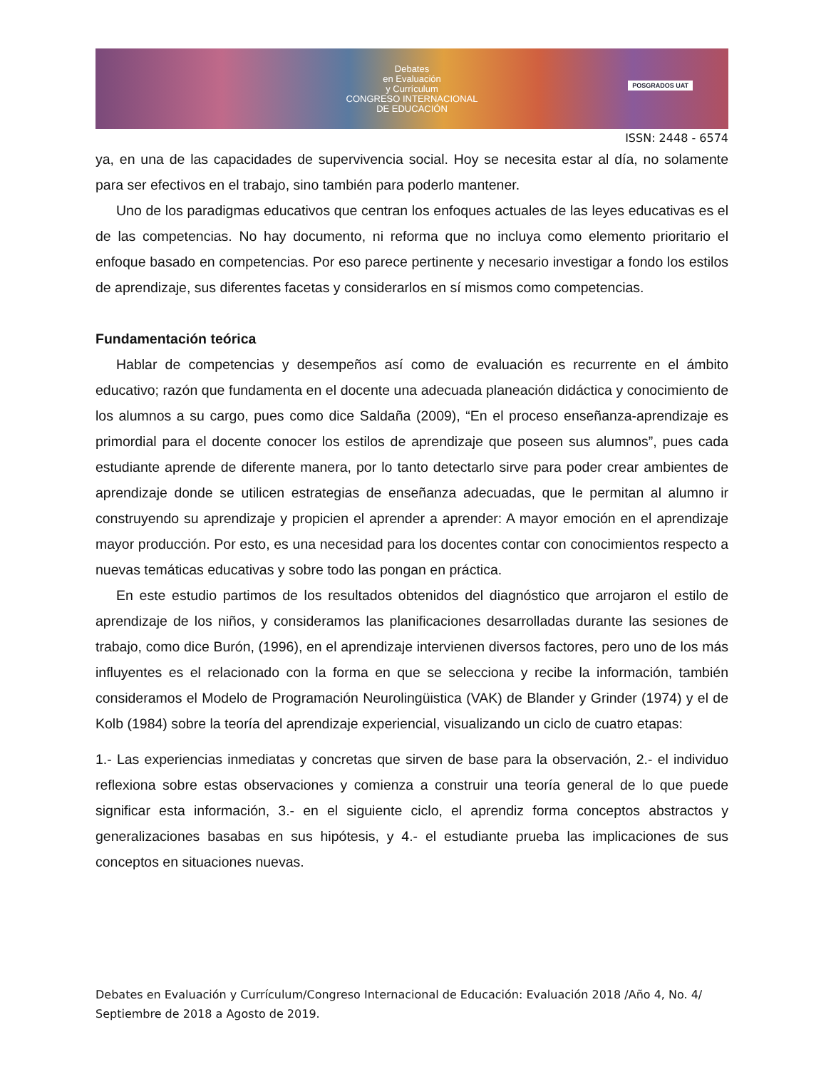Debates
en Evaluación
y Currículum
CONGRESO INTERNACIONAL
DE EDUCACIÓN
POSGRADOS UAT
ISSN: 2448 - 6574
ya, en una de las capacidades de supervivencia social. Hoy se necesita estar al día, no solamente para ser efectivos en el trabajo, sino también para poderlo mantener.
Uno de los paradigmas educativos que centran los enfoques actuales de las leyes educativas es el de las competencias. No hay documento, ni reforma que no incluya como elemento prioritario el enfoque basado en competencias. Por eso parece pertinente y necesario investigar a fondo los estilos de aprendizaje, sus diferentes facetas y considerarlos en sí mismos como competencias.
Fundamentación teórica
Hablar de competencias y desempeños así como de evaluación es recurrente en el ámbito educativo; razón que fundamenta en el docente una adecuada planeación didáctica y conocimiento de los alumnos a su cargo, pues como dice Saldaña (2009), “En el proceso enseñanza-aprendizaje es primordial para el docente conocer los estilos de aprendizaje que poseen sus alumnos”, pues cada estudiante aprende de diferente manera, por lo tanto detectarlo sirve para poder crear ambientes de aprendizaje donde se utilicen estrategias de enseñanza adecuadas, que le permitan al alumno ir construyendo su aprendizaje y propicien el aprender a aprender: A mayor emoción en el aprendizaje mayor producción. Por esto, es una necesidad para los docentes contar con conocimientos respecto a nuevas temáticas educativas y sobre todo las pongan en práctica.
En este estudio partimos de los resultados obtenidos del diagnóstico que arrojaron el estilo de aprendizaje de los niños, y consideramos las planificaciones desarrolladas durante las sesiones de trabajo, como dice Burón, (1996), en el aprendizaje intervienen diversos factores, pero uno de los más influyentes es el relacionado con la forma en que se selecciona y recibe la información, también consideramos el Modelo de Programación Neurolingüistica (VAK) de Blander y Grinder (1974) y el de Kolb (1984) sobre la teoría del aprendizaje experiencial, visualizando un ciclo de cuatro etapas:
1.- Las experiencias inmediatas y concretas que sirven de base para la observación, 2.- el individuo reflexiona sobre estas observaciones y comienza a construir una teoría general de lo que puede significar esta información, 3.- en el siguiente ciclo, el aprendiz forma conceptos abstractos y generalizaciones basabas en sus hipótesis, y 4.- el estudiante prueba las implicaciones de sus conceptos en situaciones nuevas.
Debates en Evaluación y Currículum/Congreso Internacional de Educación: Evaluación 2018 /Año 4, No. 4/ Septiembre de 2018 a Agosto de 2019.